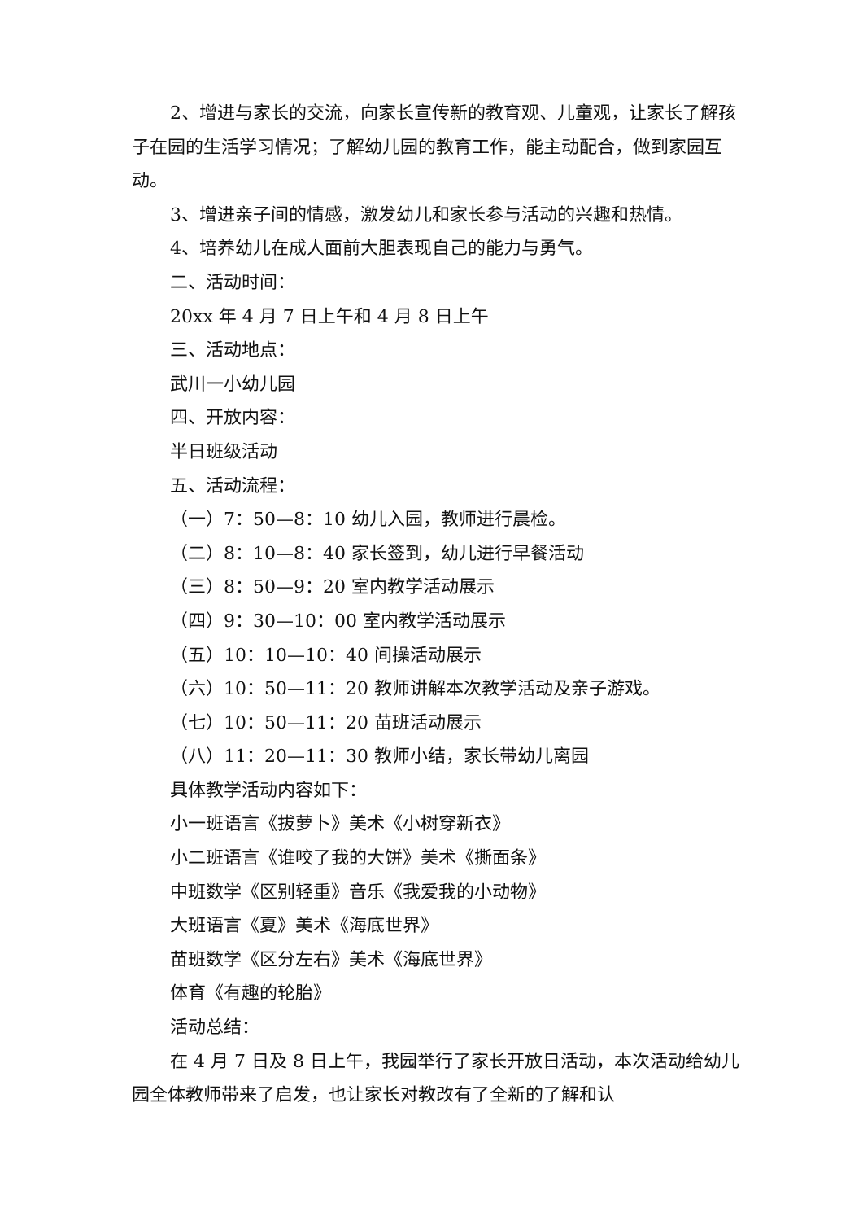2、增进与家长的交流，向家长宣传新的教育观、儿童观，让家长了解孩子在园的生活学习情况；了解幼儿园的教育工作，能主动配合，做到家园互动。
3、增进亲子间的情感，激发幼儿和家长参与活动的兴趣和热情。
4、培养幼儿在成人面前大胆表现自己的能力与勇气。
二、活动时间：
20xx 年 4 月 7 日上午和 4 月 8 日上午
三、活动地点：
武川一小幼儿园
四、开放内容：
半日班级活动
五、活动流程：
（一）7：50—8：10 幼儿入园，教师进行晨检。
（二）8：10—8：40 家长签到，幼儿进行早餐活动
（三）8：50—9：20 室内教学活动展示
（四）9：30—10：00 室内教学活动展示
（五）10：10—10：40 间操活动展示
（六）10：50—11：20 教师讲解本次教学活动及亲子游戏。
（七）10：50—11：20 苗班活动展示
（八）11：20—11：30 教师小结，家长带幼儿离园
具体教学活动内容如下：
小一班语言《拔萝卜》美术《小树穿新衣》
小二班语言《谁咬了我的大饼》美术《撕面条》
中班数学《区别轻重》音乐《我爱我的小动物》
大班语言《夏》美术《海底世界》
苗班数学《区分左右》美术《海底世界》
体育《有趣的轮胎》
活动总结：
在 4 月 7 日及 8 日上午，我园举行了家长开放日活动，本次活动给幼儿园全体教师带来了启发，也让家长对教改有了全新的了解和认